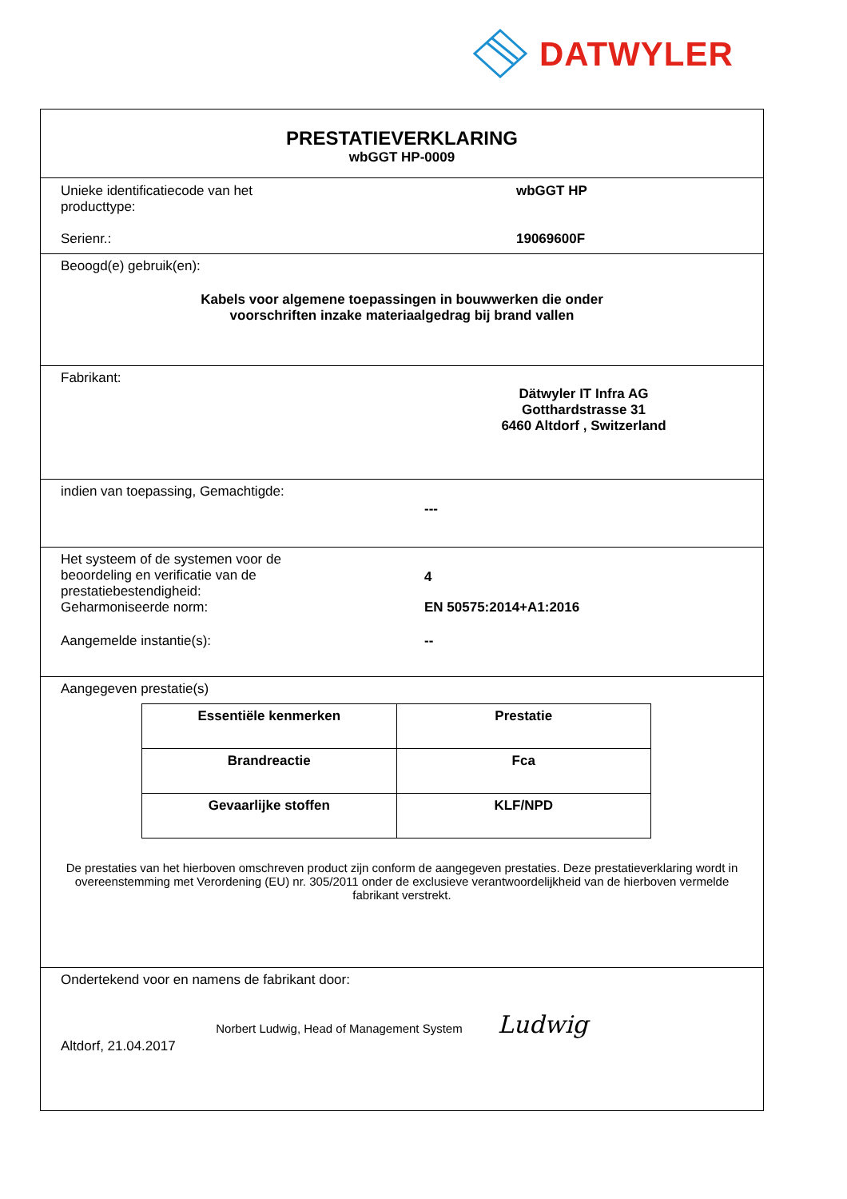DATWYLER
PRESTATIEVERKLARING
wbGGT HP-0009
Unieke identificatiecode van het
producttype:
wbGGT HP
Serienr.: 19069600F
Beoogd(e) gebruik(en):
Kabels voor algemene toepassingen in bouwwerken die onder
voorschriften inzake materiaalgedrag bij brand vallen
Fabrikant:
Dätwyler IT Infra AG
Gotthardstrasse 31
6460 Altdorf , Switzerland
indien van toepassing, Gemachtigde:
---
Het systeem of de systemen voor de
beoordeling en verificatie van de
prestatiebestendigheid:
4
Geharmoniseerde norm: EN 50575:2014+A1:2016
Aangemelde instantie(s): --
Aangegeven prestatie(s)
| Essentiële kenmerken | Prestatie |
| --- | --- |
| Brandreactie | Fca |
| Gevaarlijke stoffen | KLF/NPD |
De prestaties van het hierboven omschreven product zijn conform de aangegeven prestaties. Deze prestatieverklaring wordt in overeenstemming met Verordening (EU) nr. 305/2011 onder de exclusieve verantwoordelijkheid van de hierboven vermelde fabrikant verstrekt.
Ondertekend voor en namens de fabrikant door:
Norbert Ludwig, Head of Management System Ludwig
Altdorf, 21.04.2017